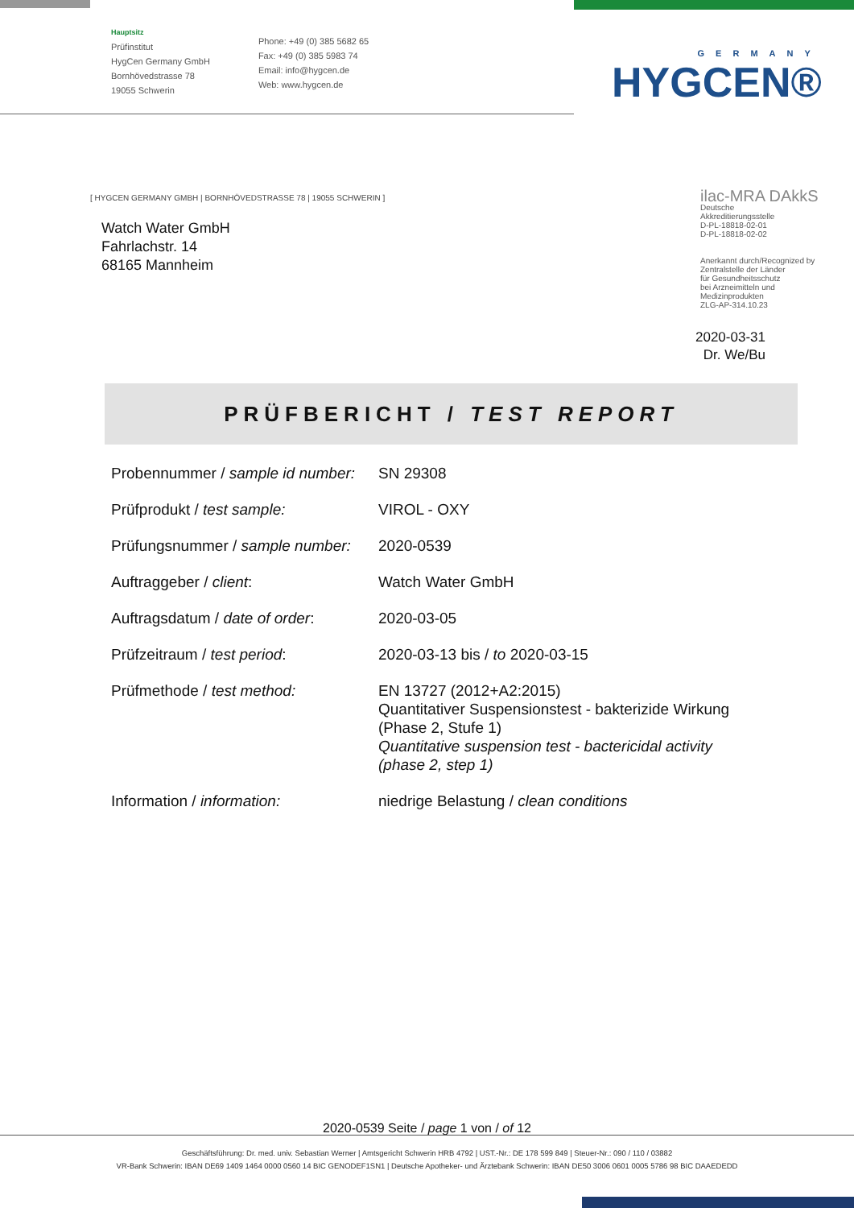Hauptsitz
Prüfinstitut
HygCen Germany GmbH
Bornhövedstrasse 78
19055 Schwerin
Phone: +49 (0) 385 5682 65
Fax: +49 (0) 385 5983 74
Email: info@hygcen.de
Web: www.hygcen.de
GERMANY
HYGCEN®
[ HYGCEN GERMANY GMBH | BORNHÖVEDSTRASSE 78 | 19055 SCHWERIN ]
Watch Water GmbH
Fahrlachstr. 14
68165 Mannheim
ilac-MRA DAkkS
Deutsche
Akkreditierungsstelle
D-PL-18818-02-01
D-PL-18818-02-02
Anerkannt durch/Recognized by
Zentralstelle der Länder
für Gesundheitsschutz
bei Arzneimitteln und
Medizinprodukten
ZLG-AP-314.10.23
2020-03-31
Dr. We/Bu
PRÜFBERICHT / TEST REPORT
| Probennummer / sample id number: | SN 29308 |
| Prüfprodukt / test sample: | VIROL - OXY |
| Prüfungsnummer / sample number: | 2020-0539 |
| Auftraggeber / client : | Watch Water GmbH |
| Auftragsdatum / date of order : | 2020-03-05 |
| Prüfzeitraum / test period : | 2020-03-13 bis / to 2020-03-15 |
| Prüfmethode / test method: | EN 13727 (2012+A2:2015) Quantitativer Suspensionstest - bakterizide Wirkung (Phase 2, Stufe 1) Quantitative suspension test - bactericidal activity (phase 2, step 1) |
| Information / information: | niedrige Belastung / clean conditions |
2020-0539 Seite / page 1 von / of 12
Geschäftsführung: Dr. med. univ. Sebastian Werner | Amtsgericht Schwerin HRB 4792 | UST.-Nr.: DE 178 599 849 | Steuer-Nr.: 090 / 110 / 03882
VR-Bank Schwerin: IBAN DE69 1409 1464 0000 0560 14 BIC GENODEF1SN1 | Deutsche Apotheker- und Ärztebank Schwerin: IBAN DE50 3006 0601 0005 5786 98 BIC DAAEDEDD